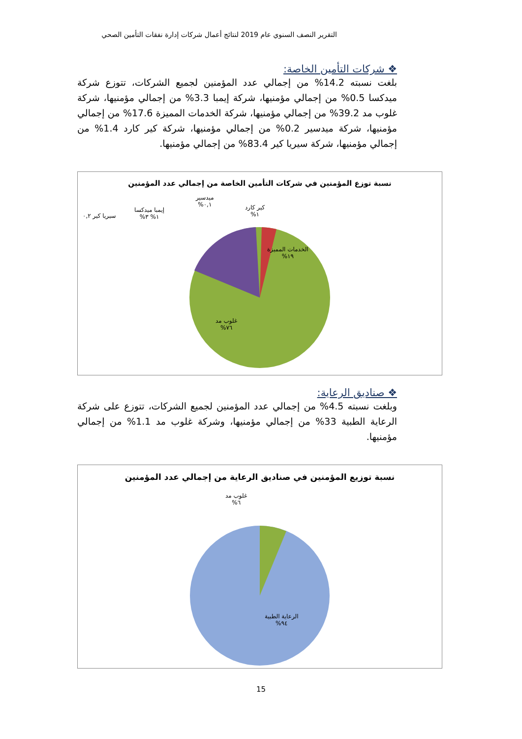التقرير النصف السنوي عام 2019 لنتائج أعمال شركات إدارة نفقات التأمين الصحي
❖ شركات التأمين الخاصة:
بلغت نسبته 14.2% من إجمالي عدد المؤمنين لجميع الشركات، تتوزع شركة ميدكسا 0.5% من إجمالي مؤمنيها، شركة إيمبا 3.3% من إجمالي مؤمنيها، شركة غلوب مد 39.2% من إجمالي مؤمنيها، شركة الخدمات المميزة 17.6% من إجمالي مؤمنيها، شركة ميدسير 0.2% من إجمالي مؤمنيها، شركة كير كارد 1.4% من إجمالي مؤمنيها، شركة سيريا كير 83.4% من إجمالي مؤمنيها.
نسبة توزع المؤمنين في شركات التأمين الخاصة من إجمالي عدد المؤمنين
ميدسير
٠,١%
كير كارد
١%
إيمبا ميدكسا
١% ٣%
سيريا كير ٠,٢
الخدمات المميزة
١٩%
غلوب مد
٧٦%
❖ صناديق الرعاية:
وبلغت نسبته 4.5% من إجمالي عدد المؤمنين لجميع الشركات، تتوزع على شركة الرعاية الطبية 33% من إجمالي مؤمنيها، وشركة غلوب مد 1.1% من إجمالي مؤمنيها.
نسبة توزيع المؤمنين في صناديق الرعاية من إجمالي عدد المؤمنين
غلوب مد
٦%
الرعاية الطبية
٩٤%
15